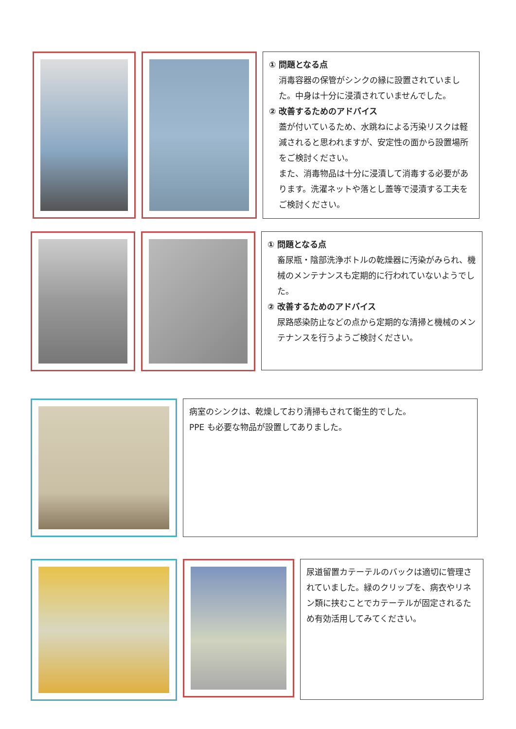① 問題となる点
消毒容器の保管がシンクの縁に設置されていました。中身は十分に浸漬されていませんでした。
② 改善するためのアドバイス
蓋が付いているため、水跳ねによる汚染リスクは軽減されると思われますが、安定性の面から設置場所をご検討ください。
また、消毒物品は十分に浸漬して消毒する必要があります。洗濯ネットや落とし蓋等で浸漬する工夫をご検討ください。
① 問題となる点
畜尿瓶・陰部洗浄ボトルの乾燥器に汚染がみられ、機械のメンテナンスも定期的に行われていないようでした。
② 改善するためのアドバイス
尿路感染防止などの点から定期的な清掃と機械のメンテナンスを行うようご検討ください。
病室のシンクは、乾燥しており清掃もされて衛生的でした。
PPE も必要な物品が設置してありました。
尿道留置カテーテルのバックは適切に管理されていました。緑のクリップを、病衣やリネン類に挟むことでカテーテルが固定されるため有効活用してみてください。